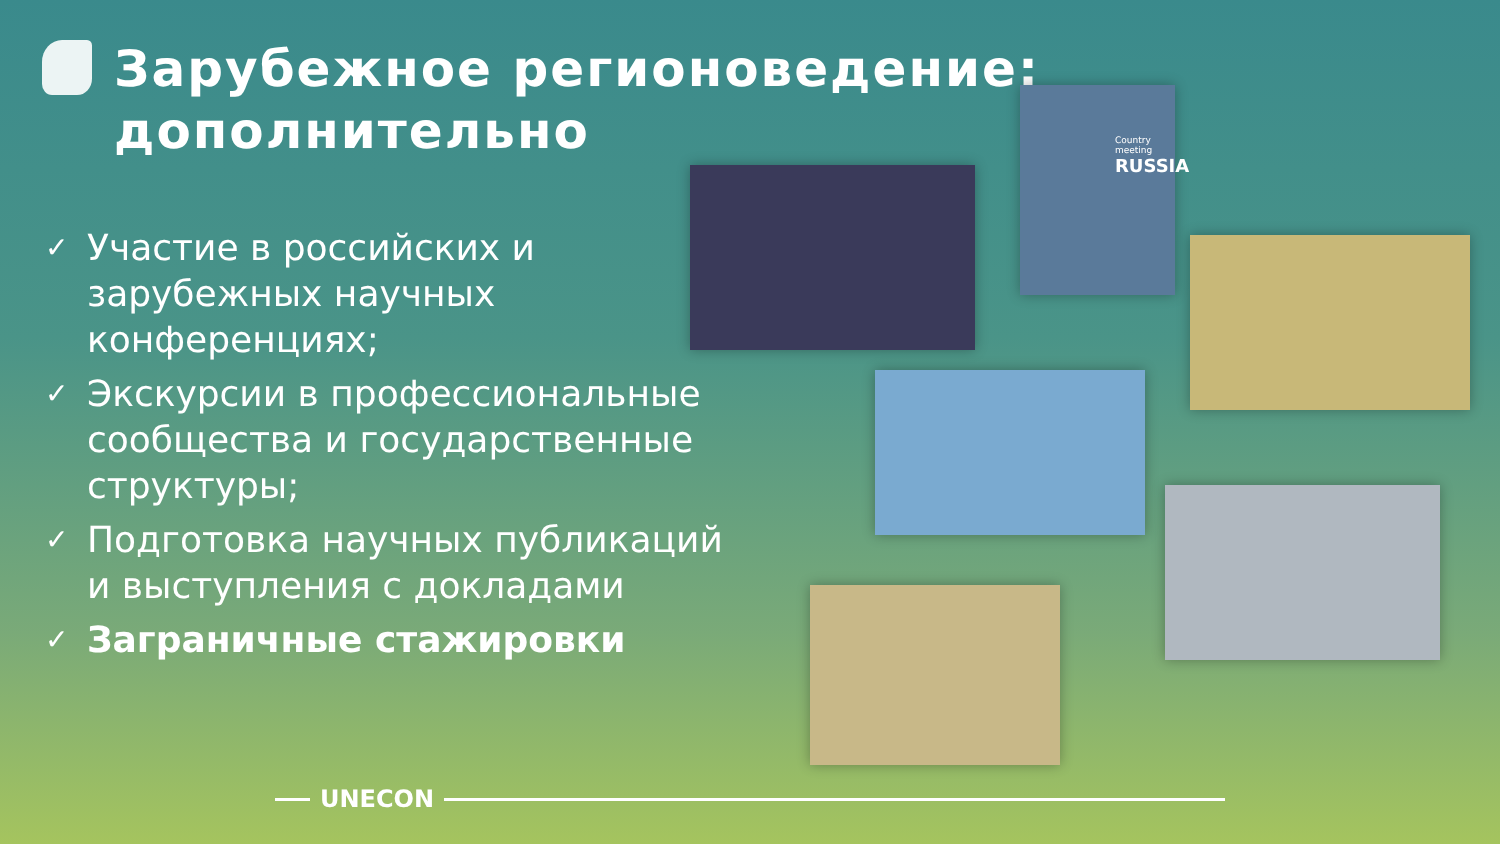Зарубежное регионоведение:
дополнительно
✓ Участие в российских и зарубежных научных конференциях;
✓ Экскурсии в профессиональные сообщества и государственные структуры;
✓ Подготовка научных публикаций и выступления с докладами
✓ Заграничные стажировки
Country meeting
RUSSIA
UNECON